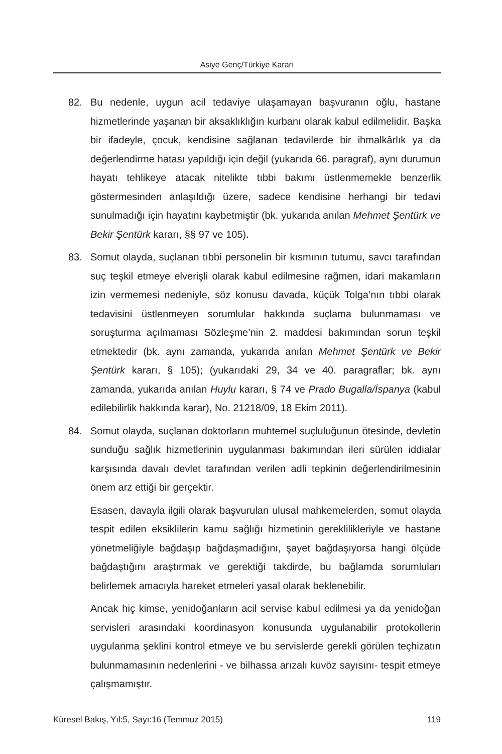Asiye Genç/Türkiye Kararı
82. Bu nedenle, uygun acil tedaviye ulaşamayan başvuranın oğlu, hastane hizmetlerinde yaşanan bir aksaklıklığın kurbanı olarak kabul edilmelidir. Başka bir ifadeyle, çocuk, kendisine sağlanan tedavilerde bir ihmalkârlık ya da değerlendirme hatası yapıldığı için değil (yukarıda 66. paragraf), aynı durumun hayatı tehlikeye atacak nitelikte tıbbi bakımı üstlenmemekle benzerlik göstermesinden anlaşıldığı üzere, sadece kendisine herhangi bir tedavi sunulmadığı için hayatını kaybetmiştir (bk. yukarıda anılan Mehmet Şentürk ve Bekir Şentürk kararı, §§ 97 ve 105).
83. Somut olayda, suçlanan tıbbi personelin bir kısmının tutumu, savcı tarafından suç teşkil etmeye elverişli olarak kabul edilmesine rağmen, idari makamların izin vermemesi nedeniyle, söz konusu davada, küçük Tolga’nın tıbbi olarak tedavisini üstlenmeyen sorumlular hakkında suçlama bulunmaması ve soruşturma açılmaması Sözleşme’nin 2. maddesi bakımından sorun teşkil etmektedir (bk. aynı zamanda, yukarıda anılan Mehmet Şentürk ve Bekir Şentürk kararı, § 105); (yukarıdaki 29, 34 ve 40. paragraflar; bk. aynı zamanda, yukarıda anılan Huylu kararı, § 74 ve Prado Bugalla/İspanya (kabul edilebilirlik hakkında karar), No. 21218/09, 18 Ekim 2011).
84. Somut olayda, suçlanan doktorların muhtemel suçluluğunun ötesinde, devletin sunduğu sağlık hizmetlerinin uygulanması bakımından ileri sürülen iddialar karşısında davalı devlet tarafından verilen adli tepkinin değerlendirilmesinin önem arz ettiği bir gerçektir.
Esasen, davayla ilgili olarak başvurulan ulusal mahkemelerden, somut olayda tespit edilen eksiklilerin kamu sağlığı hizmetinin gereklilikleriyle ve hastane yönetmeliğiyle bağdaşıp bağdaşmadığını, şayet bağdaşıyorsa hangi ölçüde bağdaştığını araştırmak ve gerektiği takdirde, bu bağlamda sorumluları belirlemek amacıyla hareket etmeleri yasal olarak beklenebilir.
Ancak hiç kimse, yenidoğanların acil servise kabul edilmesi ya da yenidoğan servisleri arasındaki koordinasyon konusunda uygulanabilir protokollerin uygulanma şeklini kontrol etmeye ve bu servislerde gerekli görülen teçhizatın bulunmamasının nedenlerini - ve bilhassa arızalı kuvöz sayısını- tespit etmeye çalışmamıştır.
Küresel Bakış, Yıl:5, Sayı:16 (Temmuz 2015) 119